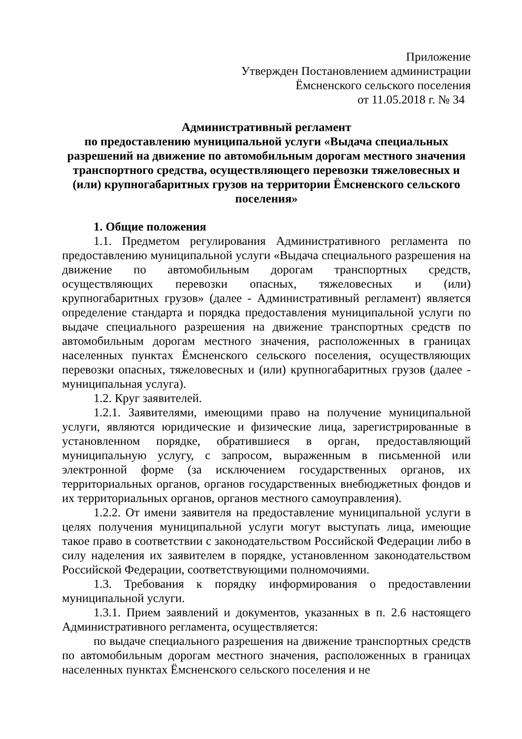Приложение
Утвержден Постановлением администрации
Ёмсненского сельского поселения
от 11.05.2018 г. № 34
Административный регламент
по предоставлению муниципальной услуги «Выдача специальных разрешений на движение по автомобильным дорогам местного значения транспортного средства, осуществляющего перевозки тяжеловесных и (или) крупногабаритных грузов на территории Ёмсненского сельского поселения»
1. Общие положения
1.1. Предметом регулирования Административного регламента по предоставлению муниципальной услуги «Выдача специального разрешения на движение по автомобильным дорогам транспортных средств, осуществляющих перевозки опасных, тяжеловесных и (или) крупногабаритных грузов» (далее - Административный регламент) является определение стандарта и порядка предоставления муниципальной услуги по выдаче специального разрешения на движение транспортных средств по автомобильным дорогам местного значения, расположенных в границах населенных пунктах Ёмсненского сельского поселения, осуществляющих перевозки опасных, тяжеловесных и (или) крупногабаритных грузов (далее - муниципальная услуга).
1.2. Круг заявителей.
1.2.1. Заявителями, имеющими право на получение муниципальной услуги, являются юридические и физические лица, зарегистрированные в установленном порядке, обратившиеся в орган, предоставляющий муниципальную услугу, с запросом, выраженным в письменной или электронной форме (за исключением государственных органов, их территориальных органов, органов государственных внебюджетных фондов и их территориальных органов, органов местного самоуправления).
1.2.2. От имени заявителя на предоставление муниципальной услуги в целях получения муниципальной услуги могут выступать лица, имеющие такое право в соответствии с законодательством Российской Федерации либо в силу наделения их заявителем в порядке, установленном законодательством Российской Федерации, соответствующими полномочиями.
1.3. Требования к порядку информирования о предоставлении муниципальной услуги.
1.3.1. Прием заявлений и документов, указанных в п. 2.6 настоящего Административного регламента, осуществляется:
по выдаче специального разрешения на движение транспортных средств по автомобильным дорогам местного значения, расположенных в границах населенных пунктах Ёмсненского сельского поселения и не